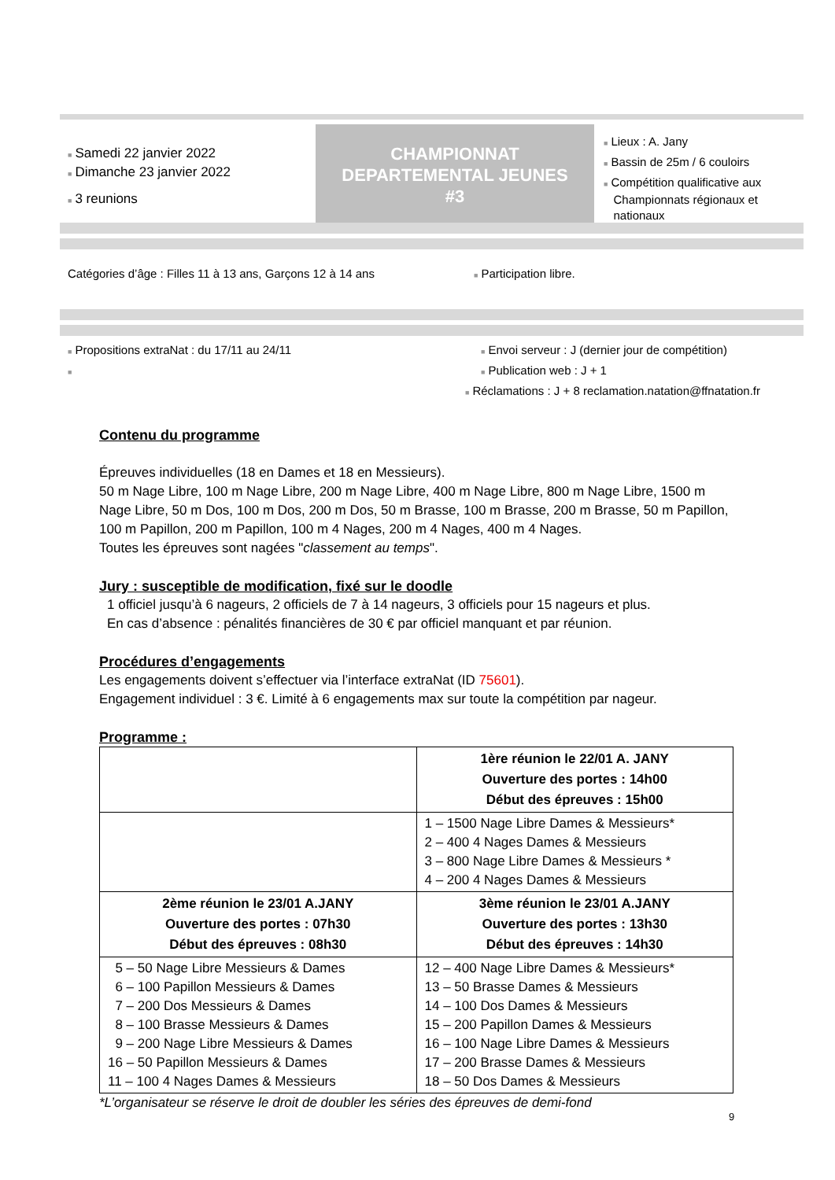■ Samedi 22 janvier 2022
■ Dimanche 23 janvier 2022
■ 3 reunions
CHAMPIONNAT
DEPARTEMENTAL JEUNES
#3
■ Lieux : A. Jany
■ Bassin de 25m / 6 couloirs
■ Compétition qualificative aux
Championnats régionaux et
nationaux
Catégories d’âge : Filles 11 à 13 ans, Garçons 12 à 14 ans
■ Participation libre.
■ Propositions extraNat : du 17/11 au 24/11
■
■ Envoi serveur : J (dernier jour de compétition)
■ Publication web : J + 1
■ Réclamations : J + 8 reclamation.natation@ffnatation.fr
Contenu du programme
Épreuves individuelles (18 en Dames et 18 en Messieurs).
50 m Nage Libre, 100 m Nage Libre, 200 m Nage Libre, 400 m Nage Libre, 800 m Nage Libre, 1500 m Nage Libre, 50 m Dos, 100 m Dos, 200 m Dos, 50 m Brasse, 100 m Brasse, 200 m Brasse, 50 m Papillon, 100 m Papillon, 200 m Papillon, 100 m 4 Nages, 200 m 4 Nages, 400 m 4 Nages.
Toutes les épreuves sont nagées "classement au temps".
Jury : susceptible de modification, fixé sur le doodle
1 officiel jusqu’à 6 nageurs, 2 officiels de 7 à 14 nageurs, 3 officiels pour 15 nageurs et plus.
En cas d’absence : pénalités financières de 30 € par officiel manquant et par réunion.
Procédures d’engagements
Les engagements doivent s’effectuer via l’interface extraNat (ID 75601).
Engagement individuel : 3 €. Limité à 6 engagements max sur toute la compétition par nageur.
Programme :
| | 1ère réunion le 22/01 A. JANY Ouverture des portes : 14h00 Début des épreuves : 15h00 |
| | 1 – 1500 Nage Libre Dames & Messieurs* 2 – 400 4 Nages Dames & Messieurs 3 – 800 Nage Libre Dames & Messieurs * 4 – 200 4 Nages Dames & Messieurs |
| 2ème réunion le 23/01 A.JANY Ouverture des portes : 07h30 Début des épreuves : 08h30 | 3ème réunion le 23/01 A.JANY Ouverture des portes : 13h30 Début des épreuves : 14h30 |
| 5 – 50 Nage Libre Messieurs & Dames 6 – 100 Papillon Messieurs & Dames 7 – 200 Dos Messieurs & Dames 8 – 100 Brasse Messieurs & Dames 9 – 200 Nage Libre Messieurs & Dames 16 – 50 Papillon Messieurs & Dames 11 – 100 4 Nages Dames & Messieurs | 12 – 400 Nage Libre Dames & Messieurs* 13 – 50 Brasse Dames & Messieurs 14 – 100 Dos Dames & Messieurs 15 – 200 Papillon Dames & Messieurs 16 – 100 Nage Libre Dames & Messieurs 17 – 200 Brasse Dames & Messieurs 18 – 50 Dos Dames & Messieurs |
*L’organisateur se réserve le droit de doubler les séries des épreuves de demi-fond
9